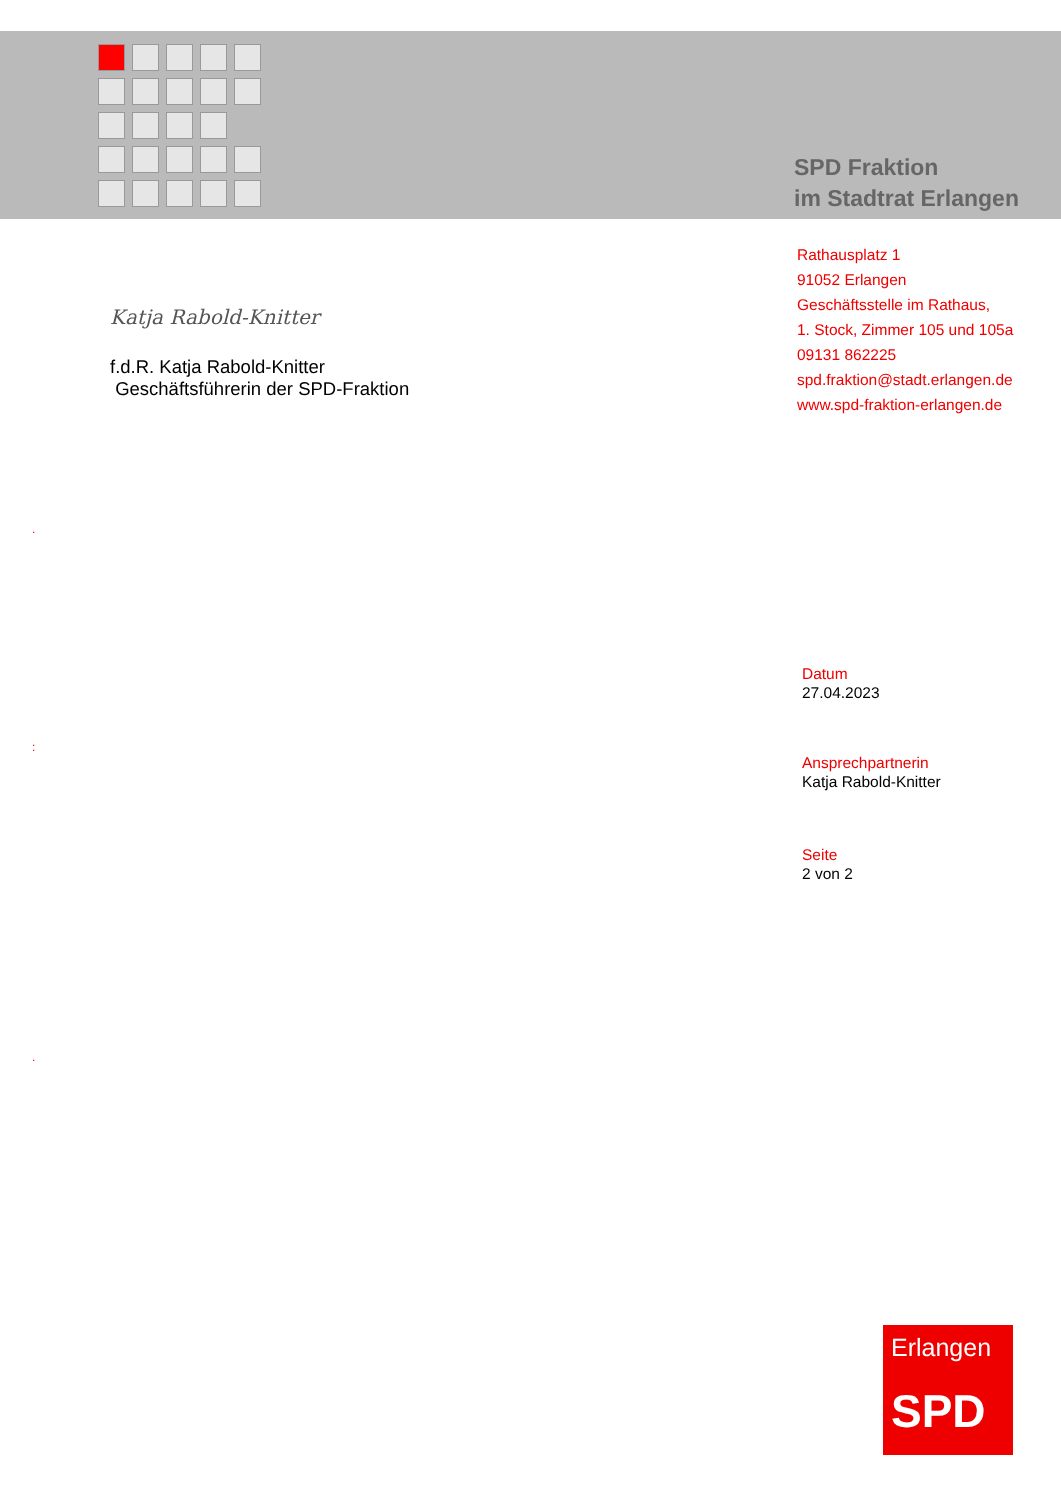SPD Fraktion
im Stadtrat Erlangen
Rathausplatz 1
91052 Erlangen
Geschäftsstelle im Rathaus,
1. Stock, Zimmer 105 und 105a
09131 862225
spd.fraktion@stadt.erlangen.de
www.spd-fraktion-erlangen.de
Katja Rabold-Knitter
f.d.R. Katja Rabold-Knitter
Geschäftsführerin der SPD-Fraktion
.
:
.
Datum
27.04.2023
Ansprechpartnerin
Katja Rabold-Knitter
Seite
2 von 2
Erlangen
SPD